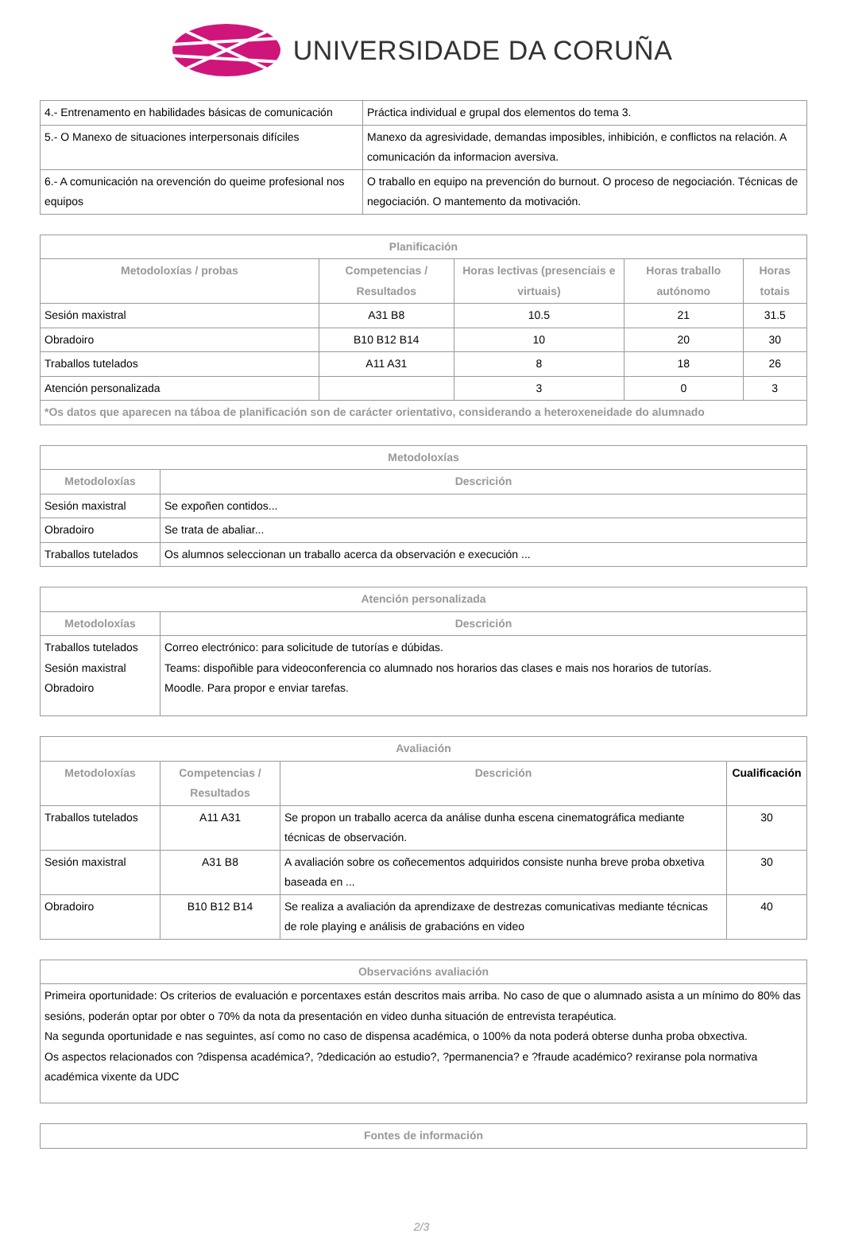UNIVERSIDADE DA CORUÑA
| 4.- Entrenamento en habilidades básicas de comunicación | Práctica individual e grupal dos elementos do tema 3. |
| 5.- O Manexo de situaciones interpersonais difíciles | Manexo da agresividade, demandas imposibles, inhibición, e conflictos na relación. A comunicación da informacion aversiva. |
| 6.- A comunicación na orevención do queime profesional nos equipos | O traballo en equipo na prevención do burnout. O proceso de negociación. Técnicas de negociación. O mantemento da motivación. |
| Planificación | | | | |
| --- | --- | --- | --- | --- |
| Metodoloxías / probas | Competencias / Resultados | Horas lectivas (presenciais e virtuais) | Horas traballo autónomo | Horas totais |
| Sesión maxistral | A31 B8 | 10.5 | 21 | 31.5 |
| Obradoiro | B10 B12 B14 | 10 | 20 | 30 |
| Traballos tutelados | A11 A31 | 8 | 18 | 26 |
| Atención personalizada | | 3 | 0 | 3 |
| *Os datos que aparecen na táboa de planificación son de carácter orientativo, considerando a heteroxeneidade do alumnado | | | | |
| Metodoloxías | |
| --- | --- |
| Metodoloxías | Descrición |
| Sesión maxistral | Se expoñen contidos... |
| Obradoiro | Se trata de abaliar... |
| Traballos tutelados | Os alumnos seleccionan un traballo acerca da observación e execución ... |
| Atención personalizada | |
| --- | --- |
| Metodoloxías | Descrición |
| Traballos tutelados Sesión maxistral Obradoiro | Correo electrónico: para solicitude de tutorías e dúbidas. Teams: dispoñible para videoconferencia co alumnado nos horarios das clases e mais nos horarios de tutorías. Moodle. Para propor e enviar tarefas. |
| Avaliación | | | |
| --- | --- | --- | --- |
| Metodoloxías | Competencias / Resultados | Descrición | Cualificación |
| Traballos tutelados | A11 A31 | Se propon un traballo acerca da análise dunha escena cinematográfica mediante técnicas de observación. | 30 |
| Sesión maxistral | A31 B8 | A avaliación sobre os coñecementos adquiridos consiste nunha breve proba obxetiva baseada en ... | 30 |
| Obradoiro | B10 B12 B14 | Se realiza a avaliación da aprendizaxe de destrezas comunicativas mediante técnicas de role playing e análisis de grabacións en video | 40 |
| Observacións avaliación |
| --- |
| Primeira oportunidade: Os criterios de evaluación e porcentaxes están descritos mais arriba. No caso de que o alumnado asista a un mínimo do 80% das sesións, poderán optar por obter o 70% da nota da presentación en video dunha situación de entrevista terapéutica. Na segunda oportunidade e nas seguintes, así como no caso de dispensa académica, o 100% da nota poderá obterse dunha proba obxectiva. Os aspectos relacionados con ?dispensa académica?, ?dedicación ao estudio?, ?permanencia? e ?fraude académico? rexiranse pola normativa académica vixente da UDC |
| Fontes de información |
| --- |
2/3